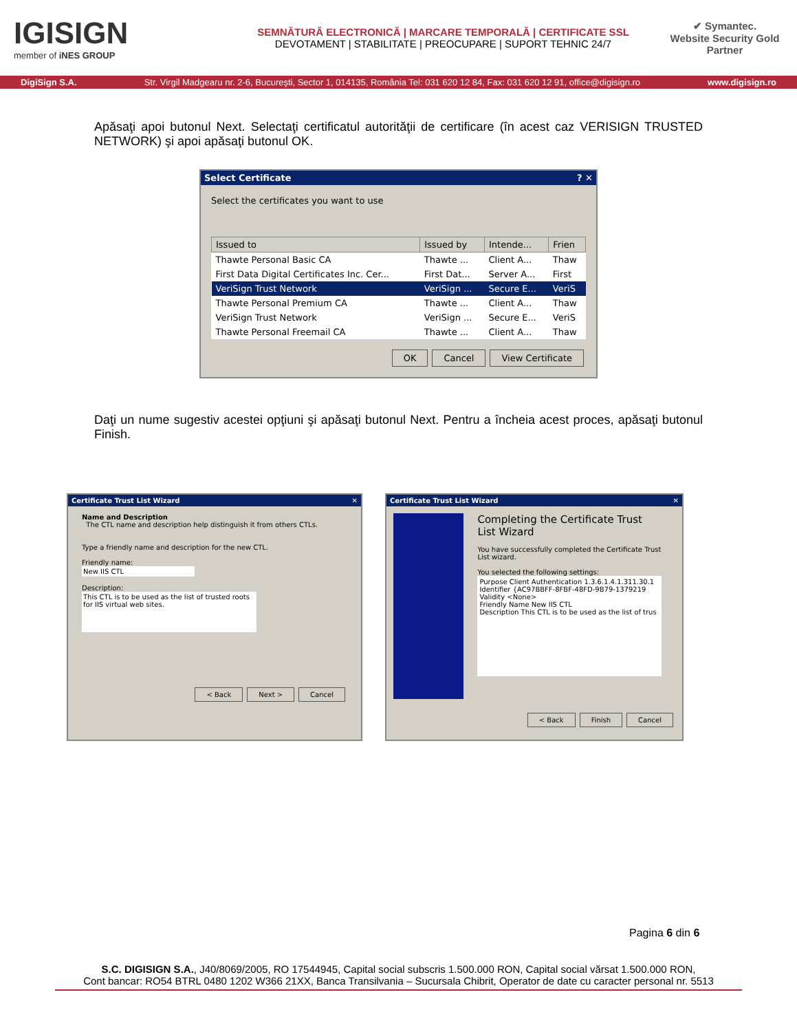IGISIGN
member of iNES GROUP
SEMNĂTURĂ ELECTRONICĂ | MARCARE TEMPORALĂ | CERTIFICATE SSL
DEVOTAMENT | STABILITATE | PREOCUPARE | SUPORT TEHNIC 24/7
✔ Symantec.
Website Security Gold Partner
DigiSign S.A. Str. Virgil Madgearu nr. 2-6, Bucureşti, Sector 1, 014135, România Tel: 031 620 12 84, Fax: 031 620 12 91, office@digisign.ro www.digisign.ro
Apăsaţi apoi butonul Next. Selectaţi certificatul autorităţii de certificare (în acest caz VERISIGN TRUSTED NETWORK) şi apoi apăsaţi butonul OK.
Select Certificate ? ✕
Select the certificates you want to use
| Issued to | Issued by | Intende... | Frien |
| --- | --- | --- | --- |
| Thawte Personal Basic CA | Thawte ... | Client A... | Thaw |
| First Data Digital Certificates Inc. Cer... | First Dat... | Server A... | First |
| VeriSign Trust Network | VeriSign ... | Secure E... | VeriS |
| Thawte Personal Premium CA | Thawte ... | Client A... | Thaw |
| VeriSign Trust Network | VeriSign ... | Secure E... | VeriS |
| Thawte Personal Freemail CA | Thawte ... | Client A... | Thaw |
OK Cancel View Certificate
Daţi un nume sugestiv acestei opţiuni şi apăsaţi butonul Next. Pentru a încheia acest proces, apăsaţi butonul Finish.
Certificate Trust List Wizard ✕
Name and Description
The CTL name and description help distinguish it from others CTLs.
Type a friendly name and description for the new CTL.
Friendly name:
New IIS CTL
Description:
This CTL is to be used as the list of trusted roots for IIS virtual web sites.
< Back Next > Cancel
Certificate Trust List Wizard ✕
Completing the Certificate Trust List Wizard
You have successfully completed the Certificate Trust List wizard.
You selected the following settings:
Purpose Client Authentication 1.3.6.1.4.1.311.30.1
Identifier {AC97BBFF-8FBF-48FD-9B79-1379219
Validity <None>
Friendly Name New IIS CTL
Description This CTL is to be used as the list of trus
< Back Finish Cancel
Pagina 6 din 6
S.C. DIGISIGN S.A., J40/8069/2005, RO 17544945, Capital social subscris 1.500.000 RON, Capital social vărsat 1.500.000 RON,
Cont bancar: RO54 BTRL 0480 1202 W366 21XX, Banca Transilvania – Sucursala Chibrit, Operator de date cu caracter personal nr. 5513